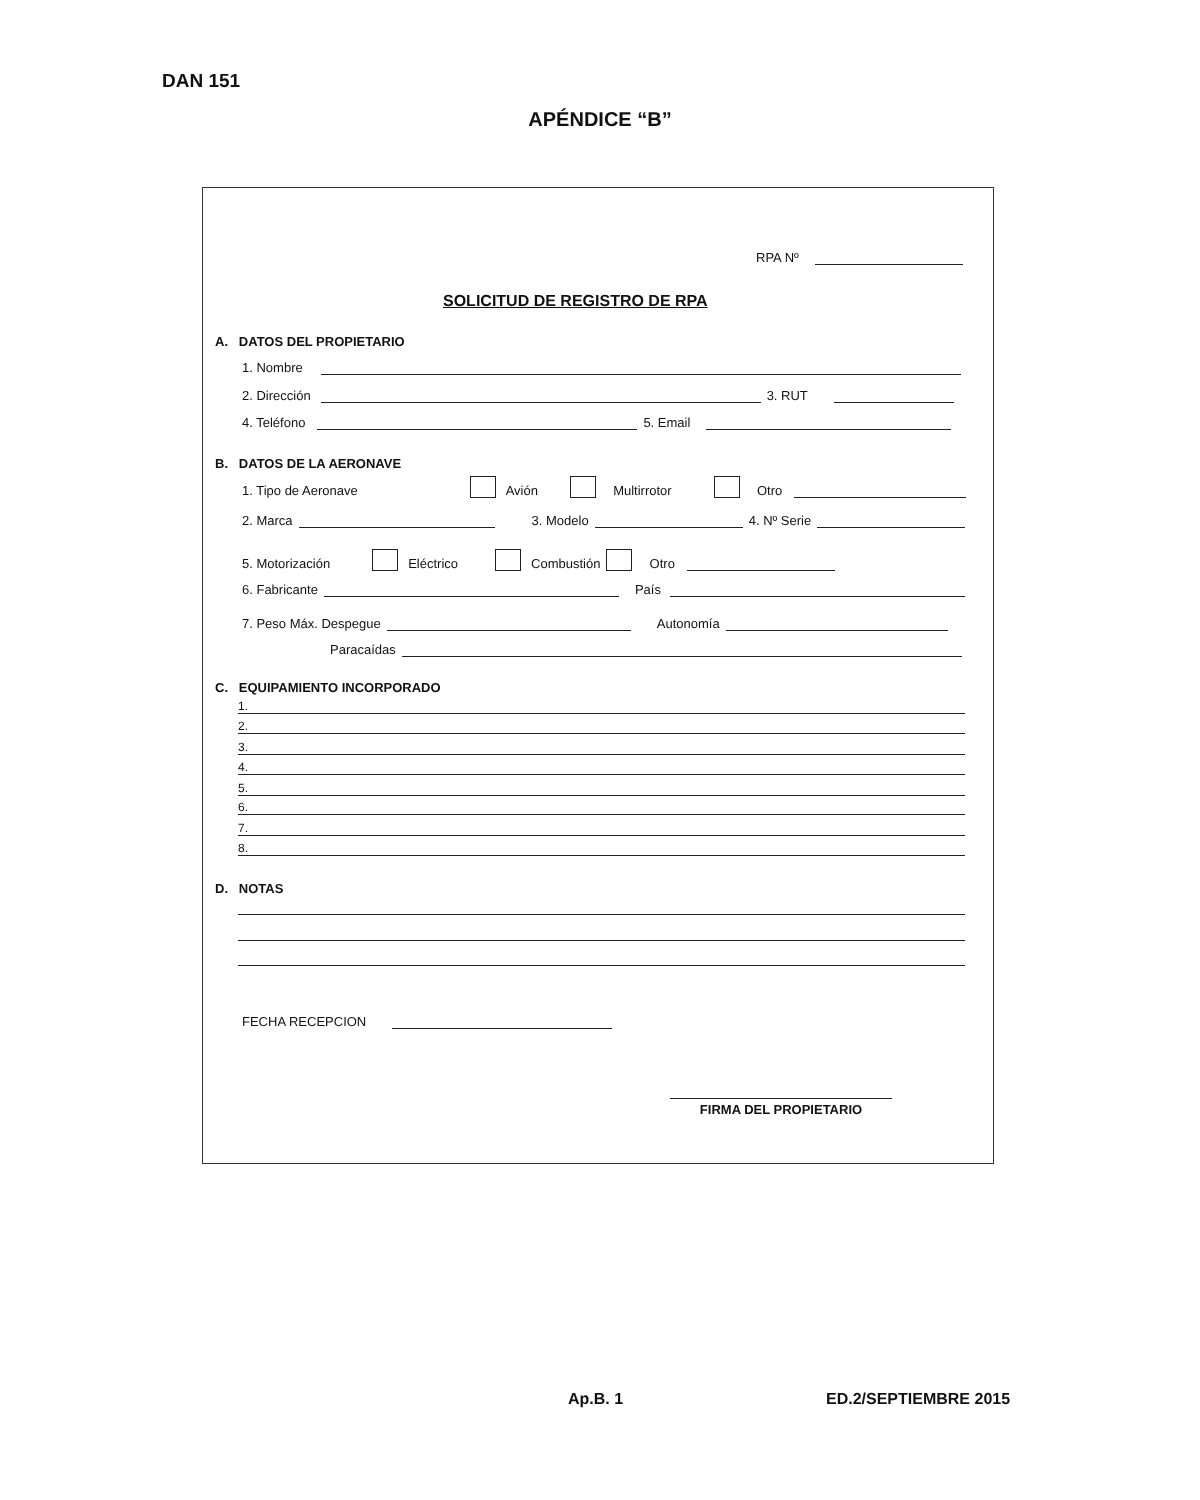DAN 151
APÉNDICE “B”
RPA Nº
SOLICITUD DE REGISTRO DE RPA
A. DATOS DEL PROPIETARIO
1. Nombre
2. Dirección 3. RUT
4. Teléfono 5. Email
B. DATOS DE LA AERONAVE
1. Tipo de Aeronave Avión Multirrotor Otro
2. Marca 3. Modelo 4. Nº Serie
5. Motorización Eléctrico Combustión Otro
6. Fabricante País
7. Peso Máx. Despegue Autonomía
Paracaídas
C. EQUIPAMIENTO INCORPORADO
1.
2.
3.
4.
5.
6.
7.
8.
D. NOTAS
FECHA RECEPCION
FIRMA DEL PROPIETARIO
Ap.B. 1 ED.2/SEPTIEMBRE 2015